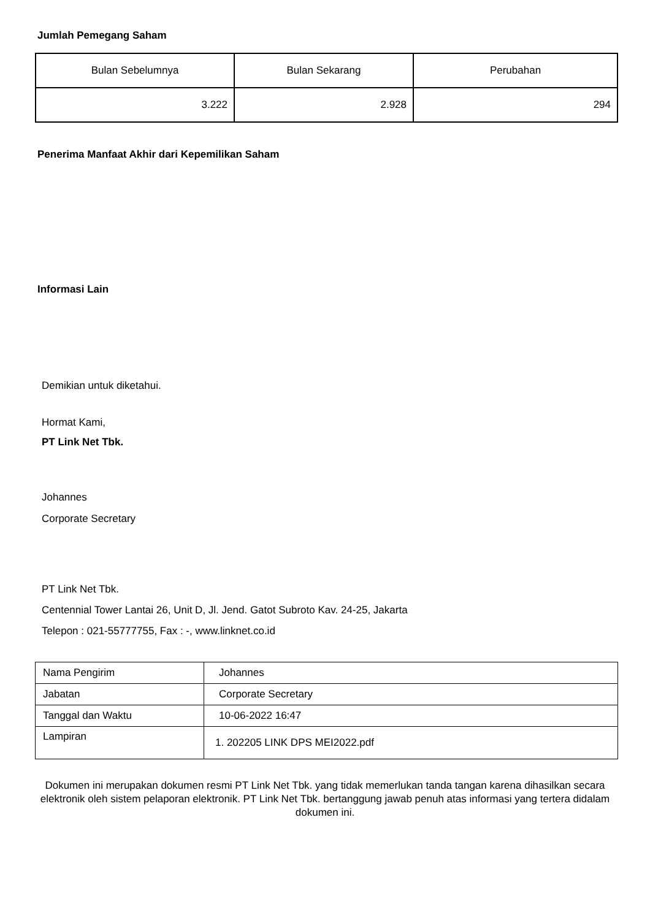Jumlah Pemegang Saham
| Bulan Sebelumnya | Bulan Sekarang | Perubahan |
| --- | --- | --- |
| 3.222 | 2.928 | 294 |
Penerima Manfaat Akhir dari Kepemilikan Saham
Informasi Lain
Demikian untuk diketahui.
Hormat Kami,
PT Link Net Tbk.
Johannes
Corporate Secretary
PT Link Net Tbk.
Centennial Tower Lantai 26, Unit D, Jl. Jend. Gatot Subroto Kav. 24-25, Jakarta
Telepon : 021-55777755, Fax : -, www.linknet.co.id
| Nama Pengirim | Johannes |
| Jabatan | Corporate Secretary |
| Tanggal dan Waktu | 10-06-2022 16:47 |
| Lampiran | 1. 202205 LINK DPS MEI2022.pdf |
Dokumen ini merupakan dokumen resmi PT Link Net Tbk. yang tidak memerlukan tanda tangan karena dihasilkan secara elektronik oleh sistem pelaporan elektronik. PT Link Net Tbk. bertanggung jawab penuh atas informasi yang tertera didalam dokumen ini.